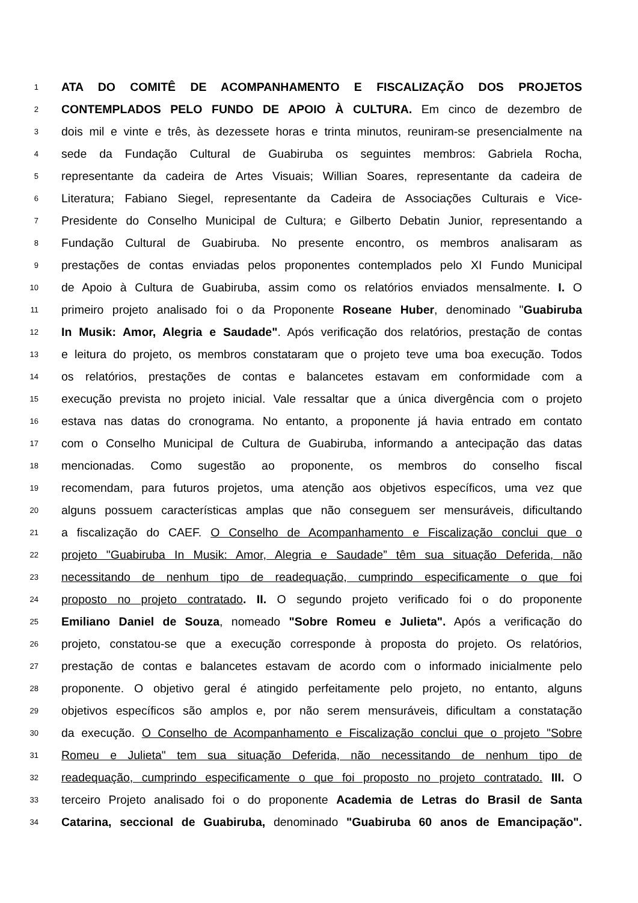1 ATA DO COMITÊ DE ACOMPANHAMENTO E FISCALIZAÇÃO DOS PROJETOS
2 CONTEMPLADOS PELO FUNDO DE APOIO À CULTURA. Em cinco de dezembro de
3 dois mil e vinte e três, às dezessete horas e trinta minutos, reuniram-se presencialmente na
4 sede da Fundação Cultural de Guabiruba os seguintes membros: Gabriela Rocha,
5 representante da cadeira de Artes Visuais; Willian Soares, representante da cadeira de
6 Literatura; Fabiano Siegel, representante da Cadeira de Associações Culturais e Vice-
7 Presidente do Conselho Municipal de Cultura; e Gilberto Debatin Junior, representando a
8 Fundação Cultural de Guabiruba. No presente encontro, os membros analisaram as
9 prestações de contas enviadas pelos proponentes contemplados pelo XI Fundo Municipal
10 de Apoio à Cultura de Guabiruba, assim como os relatórios enviados mensalmente. I. O
11 primeiro projeto analisado foi o da Proponente Roseane Huber, denominado "Guabiruba
12 In Musik: Amor, Alegria e Saudade". Após verificação dos relatórios, prestação de contas
13 e leitura do projeto, os membros constataram que o projeto teve uma boa execução. Todos
14 os relatórios, prestações de contas e balancetes estavam em conformidade com a
15 execução prevista no projeto inicial. Vale ressaltar que a única divergência com o projeto
16 estava nas datas do cronograma. No entanto, a proponente já havia entrado em contato
17 com o Conselho Municipal de Cultura de Guabiruba, informando a antecipação das datas
18 mencionadas. Como sugestão ao proponente, os membros do conselho fiscal
19 recomendam, para futuros projetos, uma atenção aos objetivos específicos, uma vez que
20 alguns possuem características amplas que não conseguem ser mensuráveis, dificultando
21 a fiscalização do CAEF. O Conselho de Acompanhamento e Fiscalização conclui que o
22 projeto "Guabiruba In Musik: Amor, Alegria e Saudade” têm sua situação Deferida, não
23 necessitando de nenhum tipo de readequação, cumprindo especificamente o que foi
24 proposto no projeto contratado. II. O segundo projeto verificado foi o do proponente
25 Emiliano Daniel de Souza, nomeado "Sobre Romeu e Julieta". Após a verificação do
26 projeto, constatou-se que a execução corresponde à proposta do projeto. Os relatórios,
27 prestação de contas e balancetes estavam de acordo com o informado inicialmente pelo
28 proponente. O objetivo geral é atingido perfeitamente pelo projeto, no entanto, alguns
29 objetivos específicos são amplos e, por não serem mensuráveis, dificultam a constatação
30 da execução. O Conselho de Acompanhamento e Fiscalização conclui que o projeto "Sobre
31 Romeu e Julieta" tem sua situação Deferida, não necessitando de nenhum tipo de
32 readequação, cumprindo especificamente o que foi proposto no projeto contratado. III. O
33 terceiro Projeto analisado foi o do proponente Academia de Letras do Brasil de Santa
34 Catarina, seccional de Guabiruba, denominado "Guabiruba 60 anos de Emancipação".